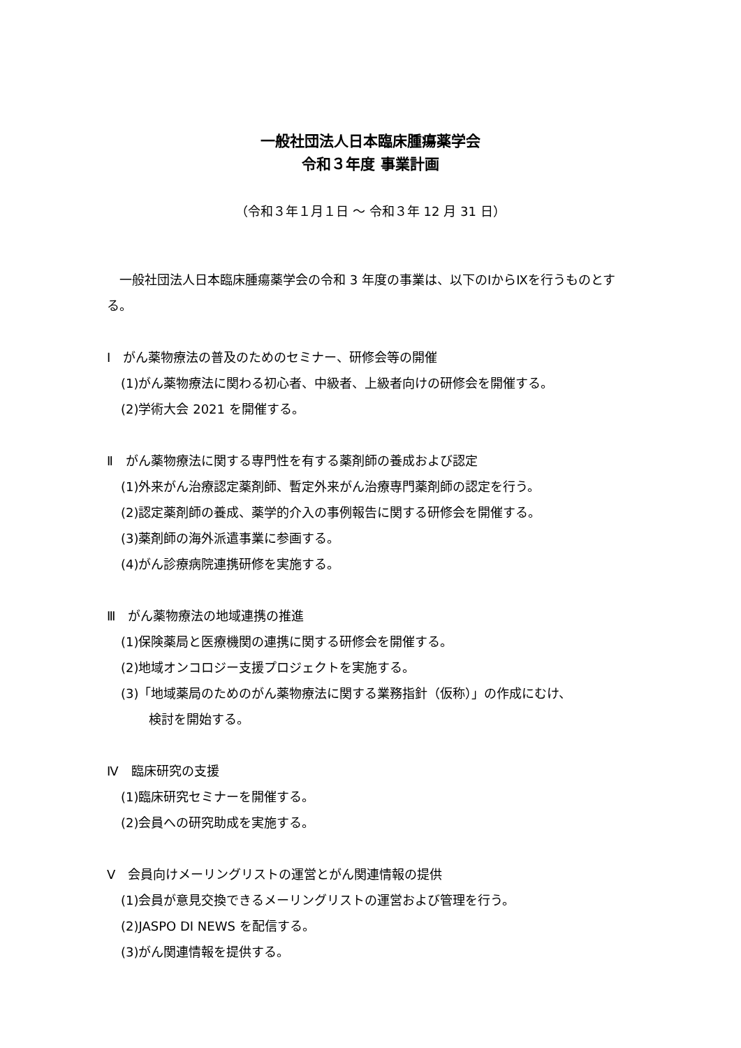一般社団法人日本臨床腫瘍薬学会
令和３年度 事業計画
（令和３年１月１日 ～ 令和３年 12 月 31 日）
　一般社団法人日本臨床腫瘍薬学会の令和 3 年度の事業は、以下のⅠからⅨを行うものとする。
Ⅰ　がん薬物療法の普及のためのセミナー、研修会等の開催
(1)がん薬物療法に関わる初心者、中級者、上級者向けの研修会を開催する。
(2)学術大会 2021 を開催する。
Ⅱ　がん薬物療法に関する専門性を有する薬剤師の養成および認定
(1)外来がん治療認定薬剤師、暫定外来がん治療専門薬剤師の認定を行う。
(2)認定薬剤師の養成、薬学的介入の事例報告に関する研修会を開催する。
(3)薬剤師の海外派遣事業に参画する。
(4)がん診療病院連携研修を実施する。
Ⅲ　がん薬物療法の地域連携の推進
(1)保険薬局と医療機関の連携に関する研修会を開催する。
(2)地域オンコロジー支援プロジェクトを実施する。
(3)「地域薬局のためのがん薬物療法に関する業務指針（仮称）」の作成にむけ、
検討を開始する。
Ⅳ　臨床研究の支援
(1)臨床研究セミナーを開催する。
(2)会員への研究助成を実施する。
Ⅴ　会員向けメーリングリストの運営とがん関連情報の提供
(1)会員が意見交換できるメーリングリストの運営および管理を行う。
(2)JASPO DI NEWS を配信する。
(3)がん関連情報を提供する。